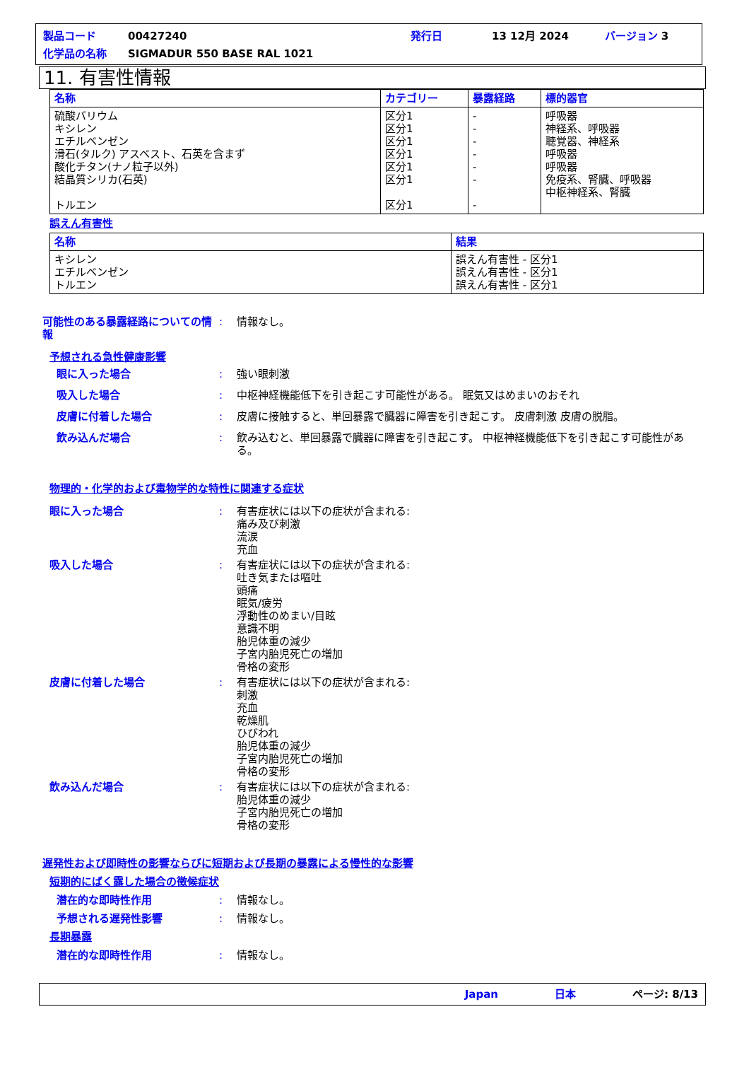製品コード 00427240 発行日 13 12月 2024 バージョン 3
化学品の名称 SIGMADUR 550 BASE RAL 1021
11. 有害性情報
| 名称 | カテゴリー | 暴露経路 | 標的器官 |
| --- | --- | --- | --- |
| 硫酸バリウム キシレン エチルベンゼン 滑石(タルク) アスベスト、石英を含まず 酸化チタン(ナノ粒子以外) 結晶質シリカ(石英) トルエン | 区分1 区分1 区分1 区分1 区分1 区分1 区分1 | - - - - - - - | 呼吸器 神経系、呼吸器 聴覚器、神経系 呼吸器 呼吸器 免疫系、腎臓、呼吸器 中枢神経系、腎臓 |
誤えん有害性
| 名称 | 結果 |
| --- | --- |
| キシレン エチルベンゼン トルエン | 誤えん有害性 - 区分1 誤えん有害性 - 区分1 誤えん有害性 - 区分1 |
可能性のある暴露経路についての情報: 情報なし。
予想される急性健康影響
眼に入った場合: 強い眼刺激
吸入した場合: 中枢神経機能低下を引き起こす可能性がある。 眠気又はめまいのおそれ
皮膚に付着した場合: 皮膚に接触すると、単回暴露で臓器に障害を引き起こす。 皮膚刺激 皮膚の脱脂。
飲み込んだ場合: 飲み込むと、単回暴露で臓器に障害を引き起こす。 中枢神経機能低下を引き起こす可能性がある。
物理的・化学的および毒物学的な特性に関連する症状
眼に入った場合: 有害症状には以下の症状が含まれる:
痛み及び刺激
流涙
充血
吸入した場合: 有害症状には以下の症状が含まれる:
吐き気または嘔吐
頭痛
眠気/疲労
浮動性のめまい/目眩
意識不明
胎児体重の減少
子宮内胎児死亡の増加
骨格の変形
皮膚に付着した場合: 有害症状には以下の症状が含まれる:
刺激
充血
乾燥肌
ひびわれ
胎児体重の減少
子宮内胎児死亡の増加
骨格の変形
飲み込んだ場合: 有害症状には以下の症状が含まれる:
胎児体重の減少
子宮内胎児死亡の増加
骨格の変形
遅発性および即時性の影響ならびに短期および長期の暴露による慢性的な影響
短期的にばく露した場合の徴候症状
潜在的な即時性作用: 情報なし。
予想される遅発性影響: 情報なし。
長期暴露
潜在的な即時性作用: 情報なし。
Japan 日本 ページ: 8/13